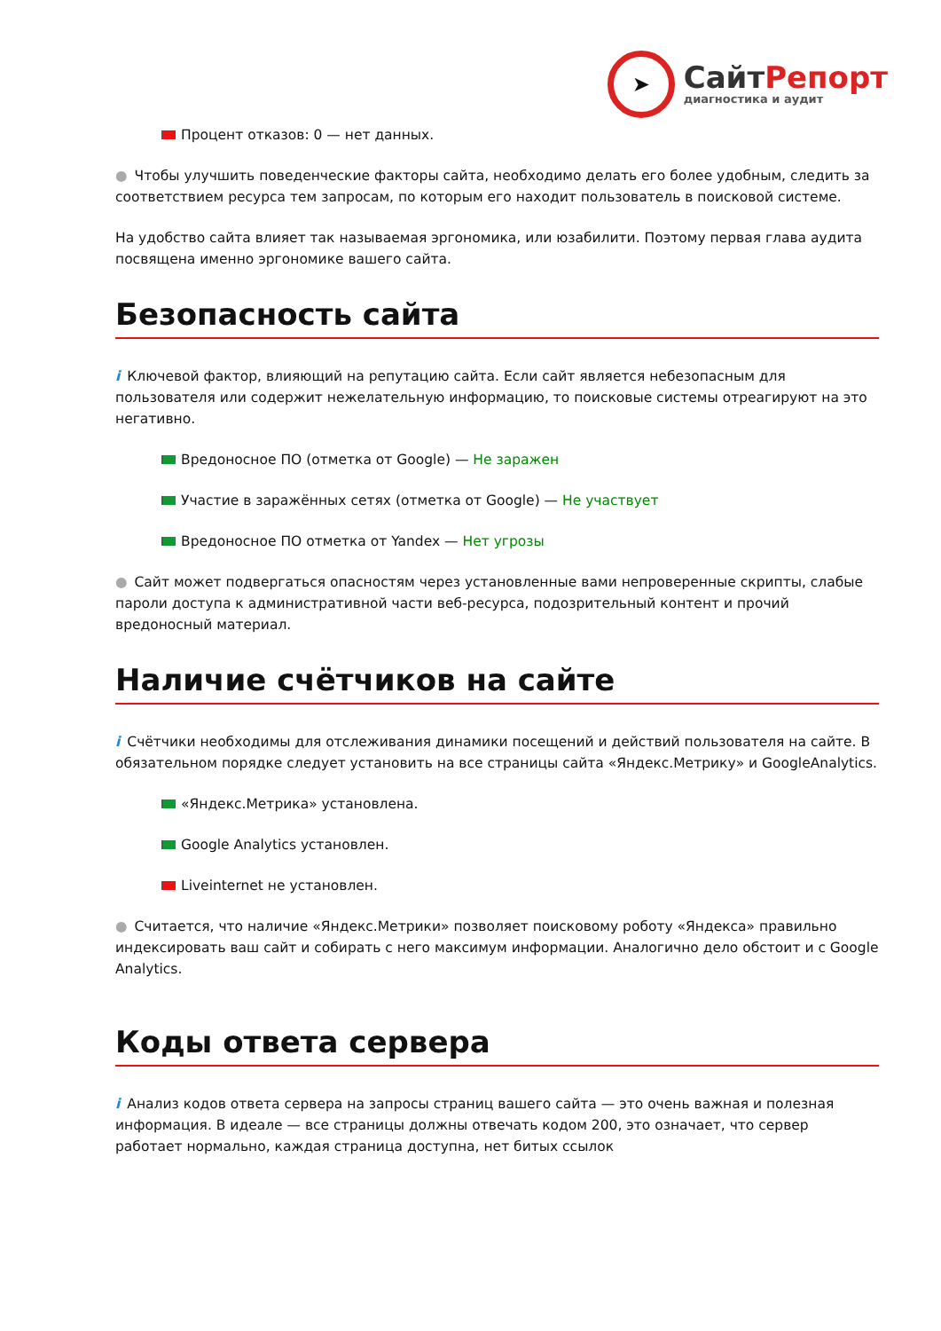➤
СайтРепорт
диагностика и аудит
Процент отказов: 0 — нет данных.
● Чтобы улучшить поведенческие факторы сайта, необходимо делать его более удобным, следить за соответствием ресурса тем запросам, по которым его находит пользователь в поисковой системе.
На удобство сайта влияет так называемая эргономика, или юзабилити. Поэтому первая глава аудита посвящена именно эргономике вашего сайта.
Безопасность сайта
i Ключевой фактор, влияющий на репутацию сайта. Если сайт является небезопасным для пользователя или содержит нежелательную информацию, то поисковые системы отреагируют на это негативно.
Вредоносное ПО (отметка от Google) — Не заражен
Участие в заражённых сетях (отметка от Google) — Не участвует
Вредоносное ПО отметка от Yandex — Нет угрозы
● Сайт может подвергаться опасностям через установленные вами непроверенные скрипты, слабые пароли доступа к административной части веб-ресурса, подозрительный контент и прочий вредоносный материал.
Наличие счётчиков на сайте
i Счётчики необходимы для отслеживания динамики посещений и действий пользователя на сайте. В обязательном порядке следует установить на все страницы сайта «Яндекс.Метрику» и GoogleAnalytics.
«Яндекс.Метрика» установлена.
Google Analytics установлен.
Liveinternet не установлен.
● Считается, что наличие «Яндекс.Метрики» позволяет поисковому роботу «Яндекса» правильно индексировать ваш сайт и собирать с него максимум информации. Аналогично дело обстоит и с Google Analytics.
Коды ответа сервера
i Анализ кодов ответа сервера на запросы страниц вашего сайта — это очень важная и полезная информация. В идеале — все страницы должны отвечать кодом 200, это означает, что сервер работает нормально, каждая страница доступна, нет битых ссылок